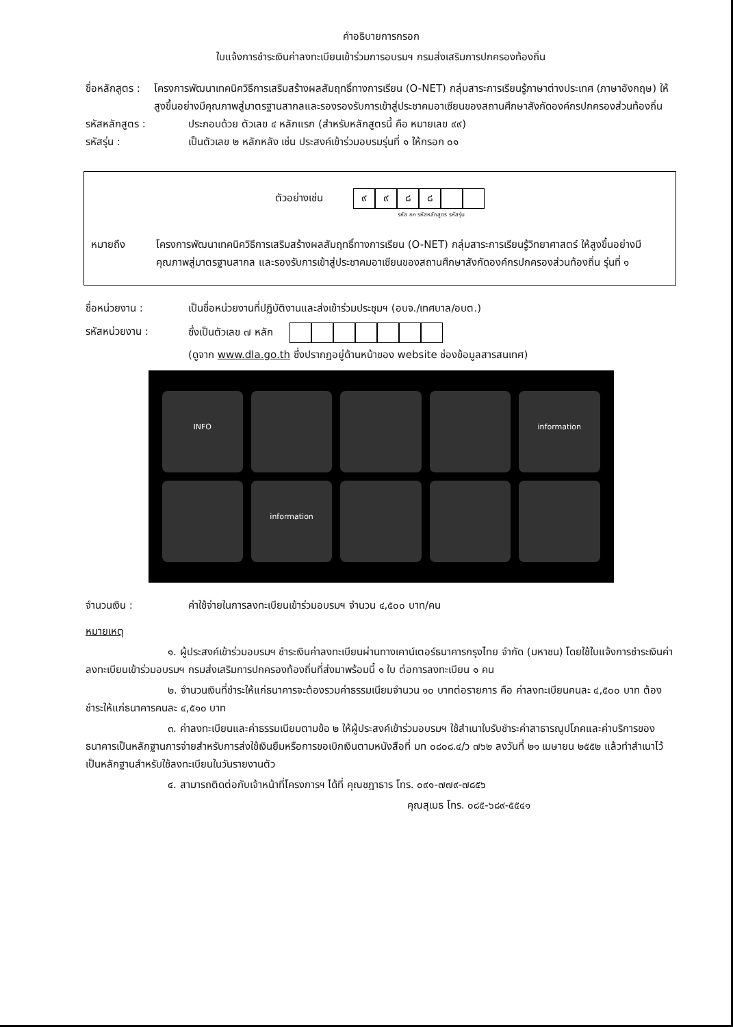คำอธิบายการกรอก
ใบแจ้งการชำระเงินค่าลงทะเบียนเข้าร่วมการอบรมฯ กรมส่งเสริมการปกครองท้องถิ่น
ชื่อหลักสูตร :
โครงการพัฒนาเทคนิควิธีการเสริมสร้างผลสัมฤทธิ์ทางการเรียน (O-NET) กลุ่มสาระการเรียนรู้ภาษาต่างประเทศ (ภาษาอังกฤษ) ให้สูงขึ้นอย่างมีคุณภาพสู่มาตรฐานสากลและรองรองรับการเข้าสู่ประชาคมอาเซียนของสถานศึกษาสังกัดองค์กรปกครองส่วนท้องถิ่น
รหัสหลักสูตร : ประกอบด้วย ตัวเลข ๔ หลักแรก (สำหรับหลักสูตรนี้ คือ หมายเลข ๙๙)
รหัสรุ่น : เป็นตัวเลข ๒ หลักหลัง เช่น ประสงค์เข้าร่วมอบรมรุ่นที่ ๑ ให้กรอก ๐๑
ตัวอย่างเช่น ๙๙๘๘
รหัส กก รหัสหลักสูตร รหัสรุ่น
หมายถึง โครงการพัฒนาเทคนิควิธีการเสริมสร้างผลสัมฤทธิ์ทางการเรียน (O-NET) กลุ่มสาระการเรียนรู้วิทยาศาสตร์ ให้สูงขึ้นอย่างมีคุณภาพสู่มาตรฐานสากล และรองรับการเข้าสู่ประชาคมอาเซียนของสถานศึกษาสังกัดองค์กรปกครองส่วนท้องถิ่น รุ่นที่ ๑
ชื่อหน่วยงาน : เป็นชื่อหน่วยงานที่ปฏิบัติงานและส่งเข้าร่วมประชุมฯ (อบจ./เทศบาล/อบต.)
รหัสหน่วยงาน : ซึ่งเป็นตัวเลข ๗ หลัก
(ดูจาก www.dla.go.th ซึ่งปรากฏอยู่ด้านหน้าของ website ช่องข้อมูลสารสนเทศ)
INFO
information
information
จำนวนเงิน : ค่าใช้จ่ายในการลงทะเบียนเข้าร่วมอบรมฯ จำนวน ๔,๕๐๐ บาท/คน
หมายเหตุ
๑. ผู้ประสงค์เข้าร่วมอบรมฯ ชำระเงินค่าลงทะเบียนผ่านทางเคาน์เตอร์ธนาคารกรุงไทย จำกัด (มหาชน) โดยใช้ใบแจ้งการชำระเงินค่าลงทะเบียนเข้าร่วมอบรมฯ กรมส่งเสริมการปกครองท้องถิ่นที่ส่งมาพร้อมนี้ ๑ ใบ ต่อการลงทะเบียน ๑ คน
๒. จำนวนเงินที่ชำระให้แก่ธนาคารจะต้องรวมค่าธรรมเนียมจำนวน ๑๐ บาทต่อรายการ คือ ค่าลงทะเบียนคนละ ๔,๕๐๐ บาท ต้องชำระให้แก่ธนาคารคนละ ๔,๕๑๐ บาท
๓. ค่าลงทะเบียนและค่าธรรมเนียมตามข้อ ๒ ให้ผู้ประสงค์เข้าร่วมอบรมฯ ใช้สำเนาใบรับชำระค่าสาธารณูปโภคและค่าบริการของธนาคารเป็นหลักฐานการจ่ายสำหรับการส่งใช้เงินยืมหรือการขอเบิกเงินตามหนังสือที่ มท ๐๘๐๘.๔/ว ๗๖๒ ลงวันที่ ๒๑ เมษายน ๒๕๕๒ แล้วทำสำเนาไว้เป็นหลักฐานสำหรับใช้ลงทะเบียนในวันรายงานตัว
๔. สามารถติดต่อกับเจ้าหน้าที่โครงการฯ ได้ที่ คุณชฎาธาร โทร. ๐๙๑-๗๗๙-๗๘๕๖
คุณสุเมธ โทร. ๐๘๕-๖๘๙-๕๕๔๑